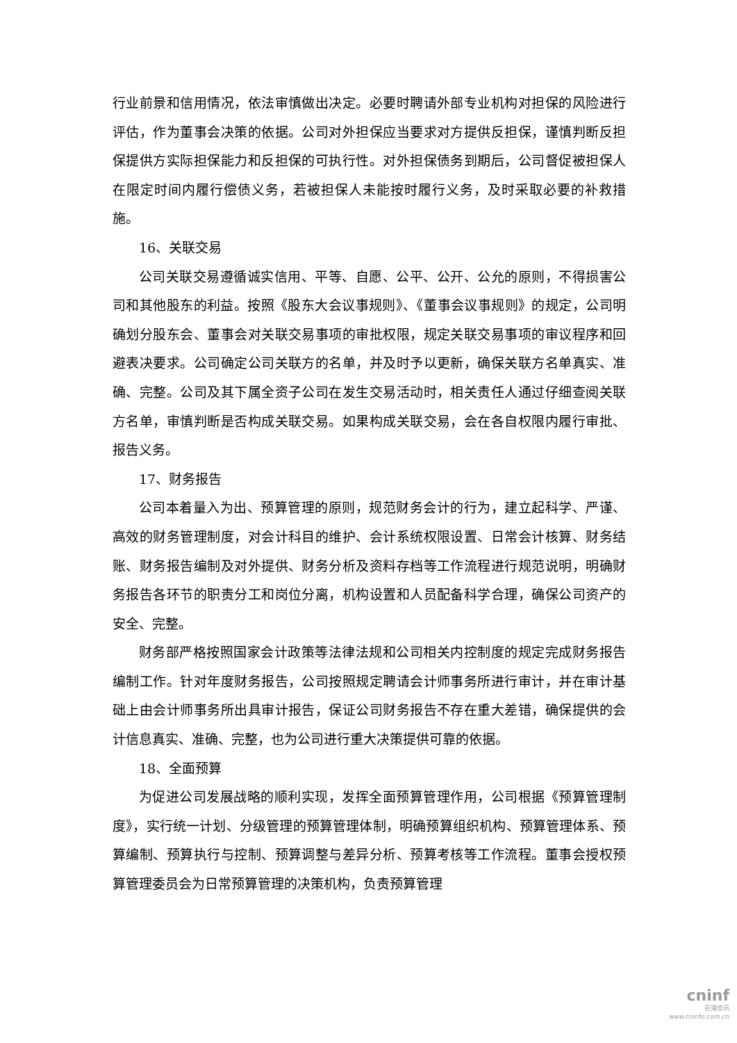行业前景和信用情况，依法审慎做出决定。必要时聘请外部专业机构对担保的风险进行评估，作为董事会决策的依据。公司对外担保应当要求对方提供反担保，谨慎判断反担保提供方实际担保能力和反担保的可执行性。对外担保债务到期后，公司督促被担保人在限定时间内履行偿债义务，若被担保人未能按时履行义务，及时采取必要的补救措施。
16、关联交易
公司关联交易遵循诚实信用、平等、自愿、公平、公开、公允的原则，不得损害公司和其他股东的利益。按照《股东大会议事规则》、《董事会议事规则》的规定，公司明确划分股东会、董事会对关联交易事项的审批权限，规定关联交易事项的审议程序和回避表决要求。公司确定公司关联方的名单，并及时予以更新，确保关联方名单真实、准确、完整。公司及其下属全资子公司在发生交易活动时，相关责任人通过仔细查阅关联方名单，审慎判断是否构成关联交易。如果构成关联交易，会在各自权限内履行审批、报告义务。
17、财务报告
公司本着量入为出、预算管理的原则，规范财务会计的行为，建立起科学、严谨、高效的财务管理制度，对会计科目的维护、会计系统权限设置、日常会计核算、财务结账、财务报告编制及对外提供、财务分析及资料存档等工作流程进行规范说明，明确财务报告各环节的职责分工和岗位分离，机构设置和人员配备科学合理，确保公司资产的安全、完整。
财务部严格按照国家会计政策等法律法规和公司相关内控制度的规定完成财务报告编制工作。针对年度财务报告，公司按照规定聘请会计师事务所进行审计，并在审计基础上由会计师事务所出具审计报告，保证公司财务报告不存在重大差错，确保提供的会计信息真实、准确、完整，也为公司进行重大决策提供可靠的依据。
18、全面预算
为促进公司发展战略的顺利实现，发挥全面预算管理作用，公司根据《预算管理制度》，实行统一计划、分级管理的预算管理体制，明确预算组织机构、预算管理体系、预算编制、预算执行与控制、预算调整与差异分析、预算考核等工作流程。董事会授权预算管理委员会为日常预算管理的决策机构，负责预算管理
cninf
巨潮资讯
www.cninfo.com.cn